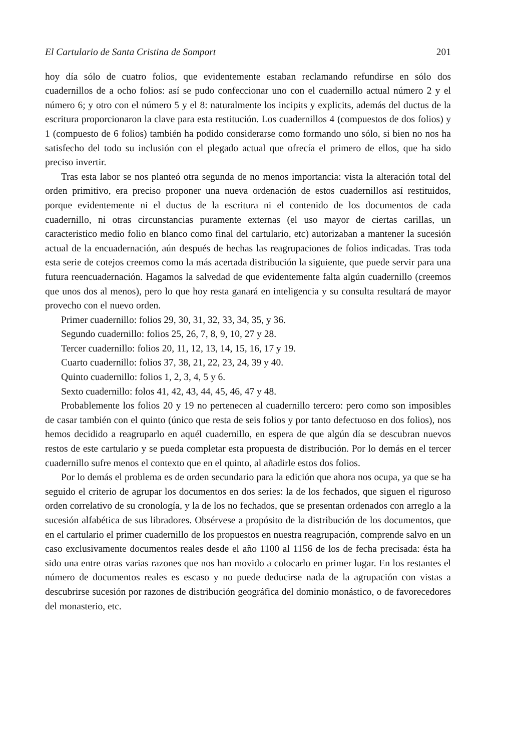El Cartulario de Santa Cristina de Somport 201
hoy día sólo de cuatro folios, que evidentemente estaban reclamando refundirse en sólo dos cuadernillos de a ocho folios: así se pudo confeccionar uno con el cuadernillo actual número 2 y el número 6; y otro con el número 5 y el 8: naturalmente los incipits y explicits, además del ductus de la escritura proporcionaron la clave para esta restitución. Los cuadernillos 4 (compuestos de dos folios) y 1 (compuesto de 6 folios) también ha podido considerarse como formando uno sólo, si bien no nos ha satisfecho del todo su inclusión con el plegado actual que ofrecía el primero de ellos, que ha sido preciso invertir.
Tras esta labor se nos planteó otra segunda de no menos importancia: vista la alteración total del orden primitivo, era preciso proponer una nueva ordenación de estos cuadernillos así restituidos, porque evidentemente ni el ductus de la escritura ni el contenido de los documentos de cada cuadernillo, ni otras circunstancias puramente externas (el uso mayor de ciertas carillas, un caracteristico medio folio en blanco como final del cartulario, etc) autorizaban a mantener la sucesión actual de la encuadernación, aún después de hechas las reagrupaciones de folios indicadas. Tras toda esta serie de cotejos creemos como la más acertada distribución la siguiente, que puede servir para una futura reencuadernación. Hagamos la salvedad de que evidentemente falta algún cuadernillo (creemos que unos dos al menos), pero lo que hoy resta ganará en inteligencia y su consulta resultará de mayor provecho con el nuevo orden.
Primer cuadernillo: folios 29, 30, 31, 32, 33, 34, 35, y 36.
Segundo cuadernillo: folios 25, 26, 7, 8, 9, 10, 27 y 28.
Tercer cuadernillo: folios 20, 11, 12, 13, 14, 15, 16, 17 y 19.
Cuarto cuadernillo: folios 37, 38, 21, 22, 23, 24, 39 y 40.
Quinto cuadernillo: folios 1, 2, 3, 4, 5 y 6.
Sexto cuadernillo: folos 41, 42, 43, 44, 45, 46, 47 y 48.
Probablemente los folios 20 y 19 no pertenecen al cuadernillo tercero: pero como son imposibles de casar también con el quinto (único que resta de seis folios y por tanto defectuoso en dos folios), nos hemos decidido a reagruparlo en aquél cuadernillo, en espera de que algún día se descubran nuevos restos de este cartulario y se pueda completar esta propuesta de distribución. Por lo demás en el tercer cuadernillo sufre menos el contexto que en el quinto, al añadirle estos dos folios.
Por lo demás el problema es de orden secundario para la edición que ahora nos ocupa, ya que se ha seguido el criterio de agrupar los documentos en dos series: la de los fechados, que siguen el riguroso orden correlativo de su cronología, y la de los no fechados, que se presentan ordenados con arreglo a la sucesión alfabética de sus libradores. Obsérvese a propósito de la distribución de los documentos, que en el cartulario el primer cuadernillo de los propuestos en nuestra reagrupación, comprende salvo en un caso exclusivamente documentos reales desde el año 1100 al 1156 de los de fecha precisada: ésta ha sido una entre otras varias razones que nos han movido a colocarlo en primer lugar. En los restantes el número de documentos reales es escaso y no puede deducirse nada de la agrupación con vistas a descubrirse sucesión por razones de distribución geográfica del dominio monástico, o de favorecedores del monasterio, etc.